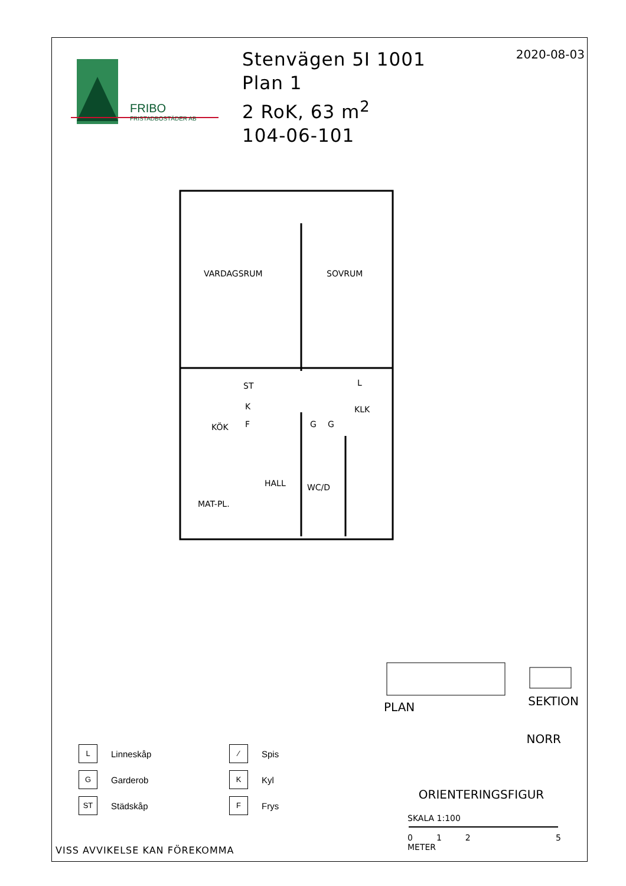FRIBO
FRISTADBOSTÄDER AB
Stenvägen 5I 1001
Plan 1
2 RoK, 63 m<sup>2</sup>
104-06-101
2020-08-03
VARDAGSRUM
SOVRUM
KÖK
KLK
HALL
WC/D
MAT-PL.
ST
K
F
G
G
L
L
Linneskåp
⁄
Spis
G
Garderob
K
Kyl
ST
Städskåp
F
Frys
PLAN
SEKTION
NORR
ORIENTERINGSFIGUR
SKALA 1:100
0125
METER
VISS AVVIKELSE KAN FÖREKOMMA